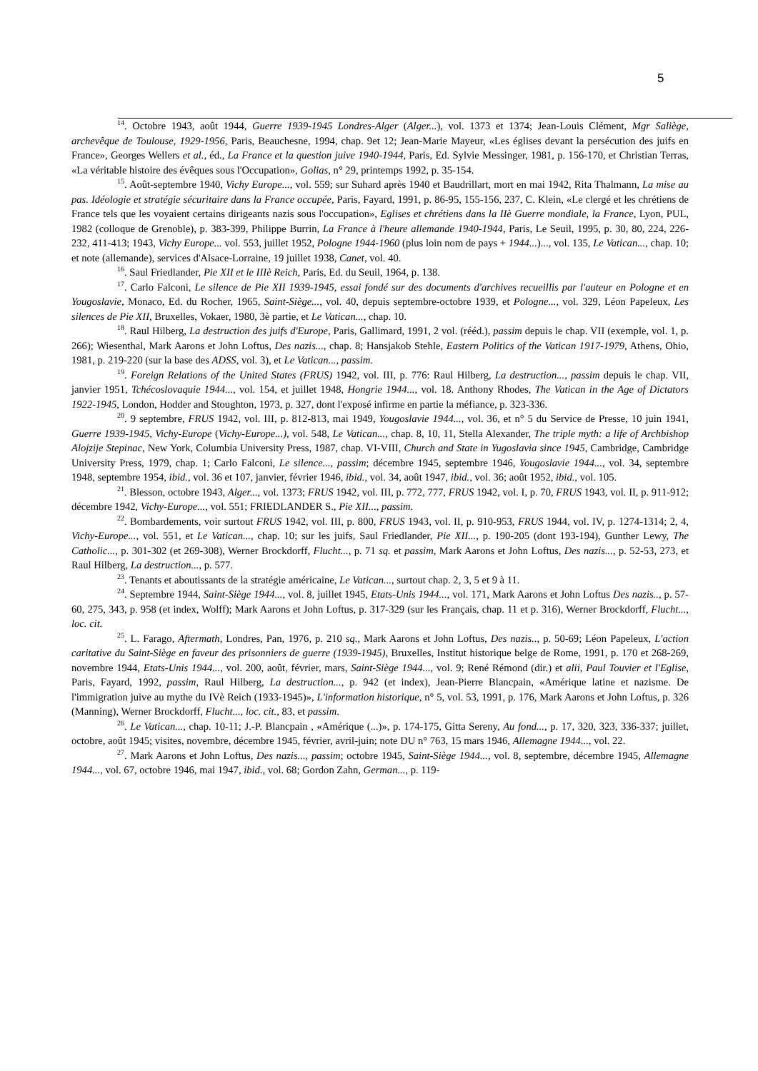5
<sup>14</sup>. Octobre 1943, août 1944, Guerre 1939-1945 Londres-Alger (Alger...), vol. 1373 et 1374; Jean-Louis Clément, Mgr Saliège, archevêque de Toulouse, 1929-1956, Paris, Beauchesne, 1994, chap. 9et 12; Jean-Marie Mayeur, «Les églises devant la persécution des juifs en France», Georges Wellers et al., éd., La France et la question juive 1940-1944, Paris, Ed. Sylvie Messinger, 1981, p. 156-170, et Christian Terras, «La véritable histoire des évêques sous l'Occupation», Golias, n° 29, printemps 1992, p. 35-154.
<sup>15</sup>. Août-septembre 1940, Vichy Europe..., vol. 559; sur Suhard après 1940 et Baudrillart, mort en mai 1942, Rita Thalmann, La mise au pas. Idéologie et stratégie sécuritaire dans la France occupée, Paris, Fayard, 1991, p. 86-95, 155-156, 237, C. Klein, «Le clergé et les chrétiens de France tels que les voyaient certains dirigeants nazis sous l'occupation», Eglises et chrétiens dans la IIè Guerre mondiale, la France, Lyon, PUL, 1982 (colloque de Grenoble), p. 383-399, Philippe Burrin, La France à l'heure allemande 1940-1944, Paris, Le Seuil, 1995, p. 30, 80, 224, 226-232, 411-413; 1943, Vichy Europe... vol. 553, juillet 1952, Pologne 1944-1960 (plus loin nom de pays + 1944...)..., vol. 135, Le Vatican..., chap. 10; et note (allemande), services d'Alsace-Lorraine, 19 juillet 1938, Canet, vol. 40.
<sup>16</sup>. Saul Friedlander, Pie XII et le IIIè Reich, Paris, Ed. du Seuil, 1964, p. 138.
<sup>17</sup>. Carlo Falconi, Le silence de Pie XII 1939-1945, essai fondé sur des documents d'archives recueillis par l'auteur en Pologne et en Yougoslavie, Monaco, Ed. du Rocher, 1965, Saint-Siège..., vol. 40, depuis septembre-octobre 1939, et Pologne..., vol. 329, Léon Papeleux, Les silences de Pie XII, Bruxelles, Vokaer, 1980, 3è partie, et Le Vatican..., chap. 10.
<sup>18</sup>. Raul Hilberg, La destruction des juifs d'Europe, Paris, Gallimard, 1991, 2 vol. (rééd.), passim depuis le chap. VII (exemple, vol. 1, p. 266); Wiesenthal, Mark Aarons et John Loftus, Des nazis..., chap. 8; Hansjakob Stehle, Eastern Politics of the Vatican 1917-1979, Athens, Ohio, 1981, p. 219-220 (sur la base des ADSS, vol. 3), et Le Vatican..., passim.
<sup>19</sup>. Foreign Relations of the United States (FRUS) 1942, vol. III, p. 776: Raul Hilberg, La destruction..., passim depuis le chap. VII, janvier 1951, Tchécoslovaquie 1944..., vol. 154, et juillet 1948, Hongrie 1944..., vol. 18. Anthony Rhodes, The Vatican in the Age of Dictators 1922-1945, London, Hodder and Stoughton, 1973, p. 327, dont l'exposé infirme en partie la méfiance, p. 323-336.
<sup>20</sup>. 9 septembre, FRUS 1942, vol. III, p. 812-813, mai 1949, Yougoslavie 1944..., vol. 36, et n° 5 du Service de Presse, 10 juin 1941, Guerre 1939-1945, Vichy-Europe (Vichy-Europe...), vol. 548, Le Vatican..., chap. 8, 10, 11, Stella Alexander, The triple myth: a life of Archbishop Alojzije Stepinac, New York, Columbia University Press, 1987, chap. VI-VIII, Church and State in Yugoslavia since 1945, Cambridge, Cambridge University Press, 1979, chap. 1; Carlo Falconi, Le silence..., passim; décembre 1945, septembre 1946, Yougoslavie 1944..., vol. 34, septembre 1948, septembre 1954, ibid., vol. 36 et 107, janvier, février 1946, ibid., vol. 34, août 1947, ibid., vol. 36; août 1952, ibid., vol. 105.
<sup>21</sup>. Blesson, octobre 1943, Alger..., vol. 1373; FRUS 1942, vol. III, p. 772, 777, FRUS 1942, vol. I, p. 70, FRUS 1943, vol. II, p. 911-912; décembre 1942, Vichy-Europe..., vol. 551; FRIEDLANDER S., Pie XII..., passim.
<sup>22</sup>. Bombardements, voir surtout FRUS 1942, vol. III, p. 800, FRUS 1943, vol. II, p. 910-953, FRUS 1944, vol. IV, p. 1274-1314; 2, 4, Vichy-Europe..., vol. 551, et Le Vatican..., chap. 10; sur les juifs, Saul Friedlander, Pie XII..., p. 190-205 (dont 193-194), Gunther Lewy, The Catholic..., p. 301-302 (et 269-308), Werner Brockdorff, Flucht..., p. 71 sq. et passim, Mark Aarons et John Loftus, Des nazis..., p. 52-53, 273, et Raul Hilberg, La destruction..., p. 577.
<sup>23</sup>. Tenants et aboutissants de la stratégie américaine, Le Vatican..., surtout chap. 2, 3, 5 et 9 à 11.
<sup>24</sup>. Septembre 1944, Saint-Siège 1944..., vol. 8, juillet 1945, Etats-Unis 1944..., vol. 171, Mark Aarons et John Loftus Des nazis.., p. 57-60, 275, 343, p. 958 (et index, Wolff); Mark Aarons et John Loftus, p. 317-329 (sur les Français, chap. 11 et p. 316), Werner Brockdorff, Flucht..., loc. cit.
<sup>25</sup>. L. Farago, Aftermath, Londres, Pan, 1976, p. 210 sq., Mark Aarons et John Loftus, Des nazis.., p. 50-69; Léon Papeleux, L'action caritative du Saint-Siège en faveur des prisonniers de guerre (1939-1945), Bruxelles, Institut historique belge de Rome, 1991, p. 170 et 268-269, novembre 1944, Etats-Unis 1944..., vol. 200, août, février, mars, Saint-Siège 1944..., vol. 9; René Rémond (dir.) et alii, Paul Touvier et l'Eglise, Paris, Fayard, 1992, passim, Raul Hilberg, La destruction..., p. 942 (et index), Jean-Pierre Blancpain, «Amérique latine et nazisme. De l'immigration juive au mythe du IVè Reich (1933-1945)», L'information historique, n° 5, vol. 53, 1991, p. 176, Mark Aarons et John Loftus, p. 326 (Manning), Werner Brockdorff, Flucht..., loc. cit., 83, et passim.
<sup>26</sup>. Le Vatican..., chap. 10-11; J.-P. Blancpain , «Amérique (...)», p. 174-175, Gitta Sereny, Au fond..., p. 17, 320, 323, 336-337; juillet, octobre, août 1945; visites, novembre, décembre 1945, février, avril-juin; note DU n° 763, 15 mars 1946, Allemagne 1944..., vol. 22.
<sup>27</sup>. Mark Aarons et John Loftus, Des nazis..., passim; octobre 1945, Saint-Siège 1944..., vol. 8, septembre, décembre 1945, Allemagne 1944..., vol. 67, octobre 1946, mai 1947, ibid., vol. 68; Gordon Zahn, German..., p. 119-